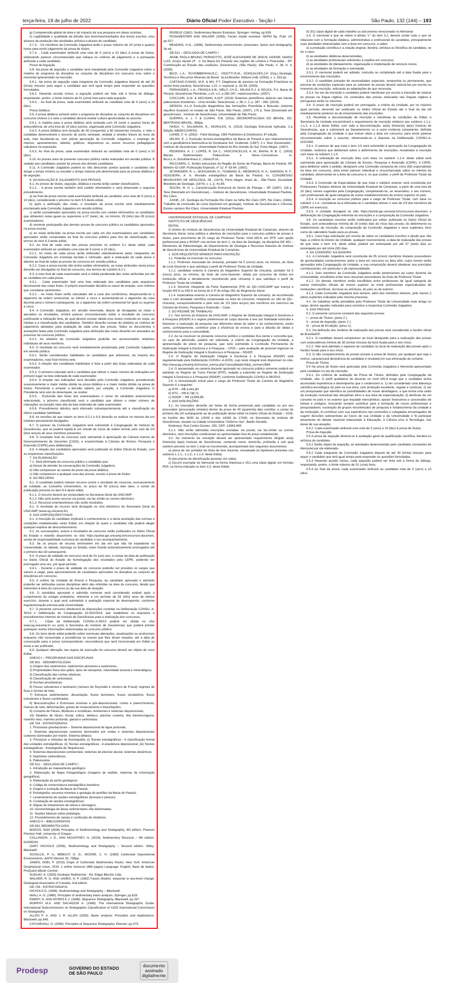terça-feira, 19 de julho de 2022 Diário Oficial Poder Executivo - Seção I São Paulo, 132 (144) – 193
g) Compreensão global da área e do impacto da sua pesquisa em áreas vizinhas;
h) Legibilidade e qualidade da difusão dos teoremas/resultados dos textos escritos, e/ou alcance da produção das atividades artístico-culturais do candidato;
5.7.3. - Os membros da Comissão Julgadora terão o prazo máximo de 24 (vinte e quatro) horas para emitir julgamento da prova de títulos.
5.7.4. - Cada examinador atribuirá uma nota de 0 (zero) a 10 (dez) à prova de títulos, elaborando parecer circunstanciado que indique os critérios de julgamento e a pontuação atribuída a cada candidato.
Prova de Arguição
5.8. Na prova de arguição o candidato será interpelado pela Comissão Julgadora sobre a matéria do programa da disciplina ou conjunto de disciplinas em concurso e/ou sobre o memorial apresentado na inscrição.
5.8.1. Na prova de arguição cada integrante da Comissão Julgadora disporá de até 30 (trinta) minutos para arguir o candidato que terá igual tempo para responder às questões formuladas.
5.8.2. Havendo acordo mútuo, a arguição poderá ser feita sob a forma de diálogo, respeitando, porém, o limite máximo de 01 (uma) hora para cada arguição.
5.8.3. - Ao final da prova, cada examinador atribuirá ao candidato nota de 0 (zero) a 10 (dez).
Prova Didática
5.9. A prova didática versará sobre o programa de disciplina ou conjunto de disciplinas em concurso (Anexo I) e nela o candidato deverá revelar cultura aprofundada no assunto.
5.9.1. A matéria para a prova didática será sorteada com 24 (vinte e quatro) horas de antecedência, de uma lista de 10 (dez) pontos, organizada pela Comissão Julgadora.
5.9.2. A prova didática terá duração de 50 (cinquenta) a 60 (sessenta) minutos, e nela o candidato desenvolverá o assunto do ponto sorteado, vedada a simples leitura do texto da aula, mas facultando-se, com prévia aprovação da Comissão Julgadora, o emprego de roteiros, apontamentos, tabelas, gráficos, dispositivos ou outros recursos pedagógicos utilizáveis na exposição.
5.9.3. Ao final da prova, cada examinador atribuirá ao candidato nota de 0 (zero) a 10 (dez).
5.10. As provas orais do presente concurso público serão realizadas em sessão pública. É vedado aos candidatos assistir às provas dos demais candidatos.
5.11. A Comissão Julgadora poderá ou não descontar pontos quando o candidato não atingir o tempo mínimo ou exceder o tempo máximo pré-determinado para as provas didática e de arguição.
6. DA AVALIAÇÃO E JULGAMENTO DAS PROVAS
6.1. As provas de títulos, arguição, didática e escrita terão caráter classificatório.
6.1.1. - A prova escrita também terá caráter eliminatório e será observado o seguinte procedimento:
a) ao final da prova escrita cada examinador atribuirá ao candidato uma nota de 0 (zero) a 10 (dez), considerando o previsto no item 5.5 deste edital;
b) após a atribuição das notas, o resultado da prova escrita será imediatamente proclamado pela Comissão Julgadora em sessão pública;
c) serão considerados aprovados na prova escrita com caráter eliminatório os candidatos que obtiverem notas iguais ou superiores a 07 (sete), de, no mínimo, 03 (três) dos 05 (cinco) examinadores;
d) somente participarão das demais provas do concurso público os candidatos aprovados na prova escrita;
e) as notas atribuídas na prova escrita por cada um dos examinadores aos candidatos aprovados serão computadas ao final do concurso público para fins de classificação, nos termos do item 6.3 deste edital.
6.2. Ao final de cada uma das provas previstas no subitem 5.1 deste edital, cada examinador atribuirá ao candidato uma nota de 0 (zero) a 10 (dez).
6.2.1. As notas de cada prova serão atribuídas individualmente pelos integrantes da Comissão Julgadora em envelope lacrado e rubricado, após a realização de cada prova e abertos ao final de todas as provas do concurso em sessão pública.
6.2.2. Caso a prova escrita não tenha caráter eliminatório, as notas atribuídas nesta prova deverão ser divulgadas no final do concurso, nos termos do subitem 6.2.1.
6.3. A nota final de cada examinador será a média ponderada das notas atribuídas por ele ao candidato em cada prova.
6.3.1. - Cada examinador fará uma lista ordenada dos candidatos pela sequência decrescente das notas finais. O próprio examinador decidirá os casos de empate, com critérios que considerar pertinentes.
6.3.2. - As notas finais serão calculadas até a casa dos centésimos, desprezando-se o algarismo de ordem centesimal, se inferior a cinco e aumentando-se o algarismo da casa decimal para o número subsequente, se o algarismo da ordem centesimal for igual ou superior a cinco.
6.4. A Comissão Julgadora, em sessão reservada, depois de divulgadas as notas e apurados os resultados, emitirá parecer circunstanciado sobre o resultado do concurso justificando a indicação feita, do qual deverá constar tabela e/ou textos contendo as notas, as médias e a classificação dos candidatos. Também deverão constar do relatório os critérios de julgamento adotados para avaliação de cada uma das provas. Todos os documentos e anotações feitas pela Comissão Julgadora para atribuição das notas deverão ser anexados ao processo do concurso público.
6.4.1. Ao relatório da Comissão Julgadora poderão ser acrescentados relatórios individuais de seus membros.
6.5. O resultado do concurso será imediatamente proclamado pela Comissão Julgadora em sessão pública.
6.5.1. Serão considerados habilitados os candidatos que obtiverem, da maioria dos examinadores, nota final mínima sete.
6.5.2. A relação dos candidatos habilitados é feita a partir das listas ordenadas de cada examinador.
6.5.3. O primeiro colocado será o candidato que obtiver o maior número de indicações em primeiro lugar na lista ordenada de cada examinador.
6.5.4. O empate nas indicações será decidido pela Comissão Julgadora, prevalecendo sucessivamente a maior média obtida na prova didática e a maior média obtida na prova de títulos. Persistindo o empate a decisão caberá, por votação, à Comissão Julgadora. O Presidente terá voto de desempate, se couber.
6.5.5. - Excluindo das listas dos examinadores o nome do candidato anteriormente selecionado, o próximo classificado será o candidato que obtiver o maior número de indicações na posição mais alta da lista ordenada de cada examinador.
6.5.6. Procedimento idêntico será efetivado subsequentemente até a classificação do último candidato habilitado.
6.6. As sessões de que tratam os itens 6.2.1 e 6.5 deverão se realizar no mesmo dia em horários previamente divulgados.
6.7. O parecer da Comissão Julgadora será submetido à Congregação do Instituto de Geociências, que só poderá rejeitá-lo em virtude de vícios de ordem formal, pelo voto de 2/3 (dois terços) de seus membros presentes.
6.8. O resultado final do concurso será submetido à apreciação da Câmara Interna de Desenvolvimento de Docentes (CIDD), e encaminhada à Câmara de Ensino, Pesquisa e Extensão (CEPE) para deliberação.
6.9. A relação dos candidatos aprovados será publicada no Diário Oficial do Estado, com as respectivas classificações.
7. DA ELIMINAÇÃO
7.1. Será eliminado do concurso público o candidato que:
a) Deixar de atender às convocações da Comissão Julgadora;
b) Não comparecer ao sorteio do ponto da prova didática;
c) Não comparecer a qualquer uma das provas, exceto a prova de títulos.
8. DO RECURSO
8.1. O candidato poderá interpor recurso contra o resultado do concurso, exclusivamente de nulidade, ao Conselho Universitário, no prazo de 05 (cinco) dias úteis, a contar da publicação prevista no item 6.9 deste edital.
8.1.1. O recurso deverá ser protocolado na Secretaria Geral da UNICAMP.
8.1.2. Não será aceito recurso via postal, via fac-símile ou correio eletrônico.
8.1.3. Recursos extemporâneos não serão recebidos.
8.2. O resultado do recurso será divulgado no sítio eletrônico da Secretaria Geral da UNICAMP (www.sg.unicamp.br).
9. DAS DISPOSIÇÕES FINAIS
9.1. A inscrição do candidato implicará o conhecimento e a tácita aceitação das normas e condições estabelecidas neste Edital, em relação às quais o candidato não poderá alegar qualquer espécie de desconhecimento.
9.2. As convocações, avisos e resultados do concurso serão publicados no Diário Oficial do Estado e estarão disponíveis no sítio https://portal.ige.unicamp.br/concursos-docentes, sendo de responsabilidade exclusiva do candidato o seu acompanhamento.
9.3. Se os prazos de recurso terminarem em dia em que não há expediente na Universidade, no sábado, domingo ou feriado, estes ficarão automaticamente prorrogados até o primeiro dia útil subsequente.
9.4. O prazo de validade do concurso será de 01 (um) ano, a contar da data de publicação no Diário Oficial do Estado da homologação dos resultados pela CEPE, podendo ser prorrogado uma vez, por igual período.
9.4.1. - Durante o prazo de validade do concurso poderão ser providos os cargos que vierem a vagar, para aproveitamento de candidatos aprovados na disciplina ou conjunto de disciplinas em concurso.
9.5. A critério da Unidade de Ensino e Pesquisa, ao candidato aprovado e admitido poderão ser atribuídas outras disciplinas além das referidas na área do concurso, desde que referentes à área do concurso ou da sua área de atuação.
9.6. O candidato aprovado e admitido somente será considerado estável após o cumprimento do estágio probatório, referente a um período de 03 (três) anos de efetivo exercício, durante o qual será submetido à avaliação especial de desempenho, conforme regulamentação prevista pela Universidade.
9.7. O presente concurso obedecerá às disposições contidas na Deliberação CONSU- A-30/13 e Deliberação da Congregação IG-042/2014, que estabelece os requisitos e procedimentos internos do Instituto de Geociências para a realização dos concursos.
9.7.1. - Cópia da Deliberação CONSU-A-30/13 poderá ser obtida no sítio www.sg.unicamp.br ou junto à Secretaria do Instituto de Geociências que poderá prestar quaisquer outras informações relacionadas ao concurso público.
9.8. Os itens deste edital poderão sofrer eventuais alterações, atualizações ou acréscimos enquanto não consumada a providência ou evento que lhes disser respeito, até a data de convocação para a prova correspondente, circunstância que será mencionada em Edital ou Aviso a ser publicado.
9.9. Qualquer alteração nas regras de execução do concurso deverá ser objeto de novo Edital.
ANEXO I – PROGRAMAS DAS DISCIPLINAS
GE 601 - SEDIMENTOLOGIA
1) Origem dos sedimentos: sedimentos aloctones e autóctones;
2) Propriedades física dos grãos: tipos de transporte, maturidade textural e mineralógica;
3) Classificação das rochas clásticas;
4) Classificação de carbonatos;
5) Rochas piroclásticas;
6) Fluxos turbulentos e laminares (número de Reynolds e número de Froud): regimes de fluxo e formas de leito;
7) Estrutura sedimentares: decantação, fluxos laminares, fluxos oscilatórios, fluxos turbulentos e fluxos combinados;
8) Bioconstruções e Estruturas erosivas e pós-deposicionais: cortes e preenchimento, marcas de sola, deformações, gretas de ressecamento e bioturbações;
9) Conceito de Fácies, Biofácies e Icnofácies. Ambientes e sistemas deposicionais;
10) Modelos de fácies: fluvial, eólico, deltaico, planície costeira, ilha barreira-laguna, marinho raso, marinho profundo, glacial e carbonatos.
GE 704 - ESTRATIGRAFIA
1. Processos gravitacionais – Sistema deposicional de água profunda;
2. Sistemas deposicionais costeiros dominados por ondas e sistemas deposicionais costeiros dominados por marés. Sistema deltaico;
3. Princípios e métodos da Estratigrafia; (i) Teorias estratigráficas - A classificação formal das unidades estratigráficas; (ii) Teorias estratigráficas - A arquitetura deposicional; (iii) Teorias estratigráficas - Estratigrafia de Sequências;
4. Sistemas deposicionais continentais: sistemas de planície aluvial, sistemas desérticos;
5. Depósitos carbonáticos;
6. Paleossolos.
GE 511 – GEOLOGIA DE CAMPO I
1- Introdução ao mapeamento geológico
2- Elaboração de Mapa Fotogeológico (imagens de satélite, sistemas de informação geográfica);
3- Elaboração de perfis geológicos
4- Código de nomenclatura estratigráfica brasileiro;
5- Origem e evolução da Bacia do Paraná;
6- Estratigrafia, recursos minerais e geologia do petróleo da Bacia do Paraná;
7- Levantamento de seções estratigráficas (bússola e passos);
8- Correlação de seções estratigráficas;
9- Mapas de lineamentos de relevo e drenagem;
10- Geomorfologia de áreas sedimentares não deformadas;
11- Noções básicas sobre pedologia;
12- Procedimentos de campo e confecção de relatórios.
ANEXO II – BIBLIOGRAFIAS
GE-601 SEDIMENTOLOGIA
BOGGS, SAM (2006) Principles of Sedimentology and Stratigraphy, 4th edition. Pearson Prentice Hall. University of Oregon.
COLLINSON, J. D., AND MOUNTNEY, N. (2019), Sedimentary Structure – 4th edition. DUNEDIN.
GARY NICHOLS (2009), Sedimentology and Stratigraphy – Second edition. Wiley-Blackwell.
SCHOLLE, P. A.; BEBOUT, D. G.; MOORE, C. H. (1983) Carbonate Depositional Environments. AAPG Memoir 33, 708pp.
JAMES, NOEL P. (2015) Origin of Carbonate Sedimentary Rocks. New York: American Geophysical Union, 2015. 1 online resource (980 pages) Language: English, Base de dados: ProQuest eBook Central.
SUGUIO, K. (2003) Geologia Sedimentar - Ed. Edgar Blücher Ltda.
WALKER, R. G. AND JAMES, N. P. (1992) Facies Models: response to sea-level change. Geological Association of Canada; 2nd edition.
GE-704 - ESTRATIGRAFIA
NICHOLS G. (1999). Sedimentology and Stratigraphy – Blackwell.
MIALL A. D. (1985). Principles of sedimentary basin analysis. Springer, pp.616.
EMERY, D. AND MYERS K.J. (1996). Sequence Stratigraphy. Blackwell, pp.297.
MURPHY M.A. AND SALVADOR A. (1999). The International Stratigraphic Guide. International Subcommission on Stratigraphic Classification of IUGS International Commission on Stratigraphy.
ALLEN P. A. AND J. R. ALLEN (2005). Basin analysis: Principles and Applications. Blackwell, pp.549.
CATUNEANU, O. (2006). Principles of Sequence Stratigraphy. Elsevier, pp.375.
EINSELE (1992). Sedimentary Basins Evolution. Springer--Verlag, pp.628.
POSAMENTIER AND WALKER (2006). Facies model revisited -SEPM Sp. Publ. 24, pp.527.
READING, H.G., (1996). Sedimentary environments: processes, facies and stratigraphy. 3a ed.
GE-511 – GEOLOGIA DE CAMPO I
ARAB, PAOLA BRUNO; PERINOTTO, JOSÉ ALEXANDRE DE JESUS; ASSINE, MARIO LUIS. Grupo Itararé (P - C Da Bacia Do Paraná) nas regiões de Limeira e Piracicaba - SP: Contribuição ao Estudo das Litofácies. Geociências. (São Paulo), São Paulo, V. 28, N. 4, (2009).
BIZZI, L.A.; SCHOBBENHAUS,C.; VIDOTTI,R.M.; GONÇALVES,J.H (Org.).Geologia, Tectônica e Recursos Minerais do Brasil. 1a.ed.Brasília: Editora UnB, (2003), v. 1, 533 pp.
CAETANO-CHANG, M.R. & WU, F.T. Diagênese de arenitos na Formação Piramboia no centro leste paulista, Geociências, v.22, n. especial, p. 33-39, (2003).
FERNANDES, L.A.; FRANÇA A.B.; MELO J.H.G.; MILANI E.J. & SOUZA, P.A. Bacia do Paraná, Geociências Petrobrás, v.15, n.2, p.265-287, maio/novembro, (2007).
CIOCCARI, G.M. & MIZUSAKI, A.M.P. (2019) Sistemas petrolíferos atípicos nas bacias paleozoicas brasileiras – Uma revisão. Geociências, v. 38, n. 2, p. 367 - 390, (2019).
GESICKI, A.L.D Evolução diagenética das formações Pirambóia e Botucatu (sistema Aquífero Guarani) no estado de São Paulo, São Paulo, (2007), 175 p. Tese (Doutorado em geociências) - Instituto de Geociências, Universidade de São Paulo.
GUERRA, A. J. T. & CUNHA, S.B. (2011) GEOMORFOLOGIA DO BRASIL. ED. BERTRAND BRASIL, 390pp.
HASUI, Y.; SALAMUNI, E., MORALES, N. (2019) Geologia Estrutural Aplicada. 2.a Edição. ABGE/CONFEA.
LAHEE, F. H. (2002) - Field Geology. CBS Publishers & Distributors; 6ª edição.
MILANI. E. J. Evolução tectono-estratigráfica da Bacia do Paraná e seu relacionamento com a geodinâmica fanerozóica do Gonduana Sul- Ocidental. (1997). 2 v. Tese (Doutorado) - Instituto de Geociências. Universidade Federal do Rio Grande do Sul, Porto Alegre, (1997).
PEDREIRA, A. J.; LOPES, R. DA C.; VASCONCELOS, A. M.; BAHIA, R. B. C. (2003) Bacias Sedimentares Paleozóicas e Meso--Cenozóicas. In: Bizzi,L.A.;Schobbenhaus,C.;Vidotti,R.M.;
RICCOMINI, C. Estilos estruturais da Região do Domo de Pitanga, Bacia do Paraná, SP. Boletim IG-USP, Publicação Especial, nº 12. P. 93-94. (1992).
SCHNEIDER, R. L.; MÜHLMANN, H.; TOMMASI, E.; MEDEIROS, R. A.; DAEMON, R. F.; NOGUEIRA, A. A. Revisão estratigráfica da Bacia do Paraná. In: CONGRESSO BRASILEIRO DE GEOLOGIA, 28., (1974), Porto Alegre. Anais do... São Paulo: Sociedade Brasileira de Geologia, (1974). v. 1, p. 41-65.
SOUSA, M. O. L. Caracterização Estrutural do Domo de Pitanga – SP. (1997). 116 p. Tese (Mestrado em Geociências) – Instituto de Geociências, Universidade Estadual Paulista, Rio Claro.
ZAINE, J.E. Geologia da Formação Rio Claro na folha Rio Claro (SP), Rio Claro, (1994), Trabalho de conclusão de curso (bacharel em geologia), Instituto de Geociências e Ciências Exatas campus Rio Claro, Universidade Estadual Paulista.
UNIVERSIDADE ESTADUAL DE CAMPINAS
INSTITUTO DE GEOCIÊNCIAS
EDITAL
O Diretor do Instituto de Geociências da Universidade Estadual de Campinas, através da Secretaria Geral, torna pública a abertura de inscrições para o concurso público de provas e títulos, para provimento de 01 cargo de Professor Titular, nível MS-6, em RTP, com opção preferencial para o RDIDP, nos termos do item 2, na área de Geologia, na disciplina GE 402 – Elementos de Paleontologia, do Departamento de Geologia e Recursos Naturais do Instituto de Geociências da Universidade Estadual de Campinas.
1. DOS REQUISITOS MÍNIMOS PARA INSCRIÇÃO
1.1. Poderão se inscrever no concurso:
1.1.1. Professor Associado da Unicamp, portador há 5 (cinco) anos, no mínimo, do título de Livre-Docente e que satisfaça o perfil de Professor Titular da Unidade;
1.1.2. candidato externo à Carreira do Magistério Superior da Unicamp, portador há 5 (cinco) anos, no mínimo, do título de Livre-Docente, obtido por concurso de títulos em instituição oficial e devidamente reconhecido pela Unicamp e que satisfaça o perfil de Professor Titular da Unidade;
1.1.3. Docente integrante da Parte Suplementar (PS) do QD--UNICAMP que exerça a função MS-5 ou MS-6 na forma do § 3º do Artigo 261 do Regimento Geral;
1.1.4. especialista externo à Carreira do Magistério Superior da Unicamp, de reconhecido valor e com atividade científica comprovada na área do concurso, integrante ou não do QD--Unicamp, excepcionalmente e pelo voto de 2/3 (dois terços) dos membros em exercício da Câmara de Ensino, Pesquisa e Extensão – Cepe.
2. DO REGIME DE TRABALHO
2.1. Nos termos do Estatuto da UNICAMP, o Regime de Dedicação Integral à Docência e à Pesquisa (RDIDP) é o regime preferencial do corpo docente e tem por finalidade estimular e favorecer a realização da pesquisa nas diferentes áreas do saber e do conhecimento, assim como, correlatamente, contribuir para a eficiência do ensino e para a difusão de ideias e conhecimento para a comunidade.
2.2. Ao se inscrever no presente concurso público o candidato fica ciente e concorda que, no caso de admissão, poderá ser solicitada, a critério da Congregação da Unidade, a apresentação de plano de pesquisa, que será submetido à Comissão Permanente de Dedicação Integral à Docência e à Pesquisa – CPDI – para avaliação de possível ingresso no Regime de Dedicação Integral à Docência e à Pesquisa – RDIDP.
2.3. O Regime de Dedicação Integral à Docência e à Pesquisa (RDIDP) está regulamentado pela Deliberação CONSU--A-02/01, cujo texto integral está disponível no sítio: http://www.pg.unicamp.br/mostra_norma.php?consolidada=S&id_norma=2684.
2.4. O aposentado na carreira docente aprovado no concurso público somente poderá ser admitido no Regime de Turno Parcial (RTP), vedada a extensão ao Regime de Dedicação Integral à Docência e à Pesquisa (RDIDP), conforme Deliberação CONSU-A-08/2010.
2.5. A remuneração inicial para o cargo de Professor Titular da Carreira do Magistério Superior é a seguinte:
a) RTP – R$ 3.441,80
b) RTC – R$ 8.736,71
c) RDIDP – R$ 19.855,85
3. DAS INSCRIÇÕES
3.1. As inscrições deverão ser feitas de forma presencial pelo candidato ou por seu procurador (procuração simples) dentro do prazo de 40 (quarenta) dias corridos, a contar do primeiro dia útil subsequente ao da publicação deste edital no Diário Oficial do Estado – DOE, no horário das 9h00 às 12h00 e das 14h00 às 17h00, na Secretaria do Instituto de Geociências, situado na Cidade Universitária "Zeferino Vaz", Barão Geraldo.
Endereço: Rua Carlos Gomes, 250, CEP: 13083-855
3.1.1. Não serão admitidas inscrições enviadas via postal, via fac-símile ou correio eletrônico, nem inscrições condicionais ou apresentadas fora do prazo estabelecido.
3.2. No momento da inscrição deverá ser apresentado requerimento dirigido ao(a) Diretor(a) da(o) Instituto de Geociências, contendo nome, domicílio, profissão e sob qual subitem previsto no item 1 está se inscrevendo, acompanhado dos seguintes documentos:
a) prova de ser portador do título de livre docente, ressalvada as hipóteses previstas nos subitens 1.1.1.; 1.1.3.; e 1.1.4. deste Edital;
b) documento de identificação pessoal, em cópia;
c) 01(um) exemplar do Memorial na forma impressa e (01) uma cópia digital, em formato PDF, na forma indicada no item 3.3. deste Edital;
d) (01) cópia digital de cada trabalho ou documento mencionado no Memorial.
3.3. O memorial a que se refere à alínea "c" do item 3.2, deverá conter tudo o que se relacione com a formação didática, administrativa e profissional do candidato, principalmente suas atividades relacionadas com a área em concurso, a saber:
a) a produção científica e a criação original, literária, artística ou filosófica do candidato, se for o caso;
b) as atividades didáticas desenvolvidas;
c) as atividades profissionais referentes à matéria em concurso;
d) as atividades de planejamento, organização e implantação de serviços novos;
e) as atividades de formação e orientação.
3.3.1. O memorial poderá ser aditado, instruído ou completado até a data fixada para o encerramento das inscrições.
3.3.2. O candidato portador de necessidades especiais, temporária ou permanente, que precisar de condições especiais para se submeter às provas deverá solicitá-las por escrito no momento da inscrição, indicando as adaptações de que necessita.
3.3.3. No ato da inscrição o candidato poderá manifestar por escrito a intenção de realizar as provas na língua inglesa. Os conteúdos das provas realizadas nas línguas inglesa e portuguesa serão os mesmos.
3.4. O prazo de inscrição poderá ser prorrogado, a critério da Unidade, por no máximo igual período, devendo ser publicado no Diário Oficial do Estado até o final do dia útil imediatamente posterior ao do encerramento das inscrições.
3.5. Recebida a documentação de inscrição e satisfeitas às condições do Edital, a Secretaria da Unidade encaminhará o requerimento de inscrição relativos aos subitens 1.1.1; 1.1.2; e 1.1.3 deste Edital, com toda a documentação, ao(a) Diretor(a) da(o) Instituto de Geociências, que a submeterá ao Departamento ou a outra instância competente, definida pela Congregação da Unidade a que estiver afeta a área em concurso, para emitir parecer circunstanciado sobre o assunto, observando-se o disposto na Deliberação CONSU-A-023/1992.
3.5.1. O parecer de que trata o item 3.5 será submetido à aprovação da Congregação da Unidade, instância que deliberará sobre o deferimento de inscrições, ressalvado a inscrição com base no subitem 1.1.4.
3.5.2. A solicitação de inscrição feita com base no subitem 1.1.4. deste edital será submetida para apreciação da Câmara de Ensino, Pesquisa e Extensão (CEPE). A CEPE, para deliberar sobre o pedido, designará uma Comissão composta de cinco (05) especialistas na área em concurso, para emitir parecer individual e circunstanciado sobre os méritos do candidato, observando-se a área do concurso e, no que couber, o perfil de Professor Titular da Unidade.
3.5.3. A Comissão de Especialistas de que trata o subitem anterior será constituída por Professores Titulares efetivos da Universidade Estadual de Campinas, a partir de uma lista de 10 (dez) nomes sugeridos pela Congregação, completando-se, se necessário, o seu número, com profissionais de igual categoria de outros estabelecimentos de ensino superior no país.
3.5.4. A inscrição ao concurso público para o cargo de Professor Titular, com base no subitem 1.1.4., considerar-se-á efetivada se o candidato obtiver o voto de 2/3 dos membros da CEPE em exercício.
3.5.5. A Unidade divulgará no sítio https://portal.ige.unicamp.br/concursos-docentes a deliberação da Congregação referente às inscrições e a composição da Comissão Julgadora.
3.6. Os candidatos inscritos serão notificados por edital, publicado no Diário Oficial do Estado, com antecedência mínima de 20 (vinte) dias do início das provas, do deferimento ou indeferimento da inscrição, da composição da Comissão Julgadora e seus suplentes, bem como do calendário fixado para as provas.
3.6.1. Caso haja solicitação por escrito de todos os candidatos inscritos e desde que não haja, a critério do Diretor da Unidade, qualquer inconveniente, a data de realização das provas de que trata o item 3.6. deste edital, poderá ser antecipada por até 07 (sete) dias ou postergada por até trinta (30) dias.
4. DA COMISSÃO JULGADORA
4.1. A Comissão Julgadora será constituída de 05 (cinco) membros titulares possuidores de aprofundados conhecimentos sobre a área em concurso ou área afim, cujos nomes serão aprovados pela Congregação da Unidade, e sua composição deverá obedecer aos princípios constitucionais, em particular o da impessoalidade.
4.1.1. Dois membros da Comissão Julgadora serão pertencentes ao corpo docente da Universidade, escolhidos entre seus docentes possuidores do título de Professor Titular.
4.1.2. Os demais membros serão escolhidos entre professores de igual categoria de outras instituições oficiais de ensino superior ou entre profissionais especializados de instituições científicas, técnicas ou artísticas, do país ou do exterior.
4.1.3. Cada Comissão Julgadora terá sempre, além dos membros efetivos, pelo menos 2 (dois) suplentes indicados pelo mesmo processo.
4.2. Os trabalhos serão presididos pelo Professor Titular da Universidade mais antigo no cargo, dentre aqueles indicados para constituir a respectiva Comissão Julgadora.
5. DAS PROVAS
5.1. O presente concurso constará das seguintes provas:
I – prova de Títulos; (peso 2 );
II – prova de Arguição; (peso 2 );
III – prova de Erudição; (peso 1);
5.2. Na definição dos horários de realização das provas será considerado o horário oficial de Brasília/DF.
5.2.1. O candidato deverá comparecer ao local designado para a realização das provas com antecedência mínima de 30 (trinta) minutos da hora fixada para o seu início.
5.2.2. Não será admitido o ingresso de candidato no local de realização das provas após o horário fixado para o seu início.
5.3. O não comparecimento às provas (exceto à prova de títulos), por qualquer que seja o motivo, caracterizará desistência do candidato e resultará em sua eliminação do certame.
Prova de Títulos
5.4 Na prova de títulos será apreciado pela Comissão Julgadora o Memorial apresentado pelo candidato no ato da inscrição.
5.4.1. Os critérios de avaliação da Prova de Títulos, definidos pela Congregação da Unidade, são: O perfil qualitativo do docente no nível MS-6 exige que o candidato tenha acumulado experiência e desempenho que o credenciem a: 1) ser considerado uma liderança científico-tecnológica do país na sua área, com produção excelente, regular e contínua; 2) ser um pesquisador que identifica as possibilidades de novas abordagens, e que tenha uma visão da evolução conceitual das disciplinas afins a sua área de especialização; 3) desfrutar de um conceito no país e no exterior que respalde intercâmbios, apoios financeiros e concessões de bolsas e estágios, buscando sempre contribuir para a formação de novos profissionais e pesquisadores, nucleação de grupos reconhecidos de pesquisa e fortalecimento da unidade e da instituição; 4) contribuir com sua experiência nas comissões e colegiados encarregados de sugerir decisões substantivas ao futuro de sua Unidade e da Universidade e 5) participar ativamente do debate nacional relacionado à Educação, à Ciência e/ou à Tecnologia, nas áreas de sua atuação.
5.4.2. Cada examinador atribuirá uma nota de 0 (zero) a 10 (dez) à prova de títulos.
Prova de Arguição
5.5 A prova de arguição destina-se à avaliação geral da qualificação científica, literária ou artística do candidato.
5.5.1 Serão objeto de arguição, as atividades desenvolvidas pelo candidato constantes do Memorial por ele elaborado.
5.5.2 Cada integrante da Comissão Julgadora disporá de até 30 (trinta) minutos para arguir o candidato que terá igual tempo para responder as questões formuladas.
5.5.3 Havendo acordo mútuo, cada arguição poderá ser feita sob a forma de diálogo, respeitando, porém, o limite máximo de 01 (uma) hora.
5.5.4 Ao final da prova, cada examinador atribuirá ao candidato nota de 0 (zero) a 10 (dez).
Prodesp GOVERNO DO ESTADO
DE SÃO PAULO documento
assinado
digitalmente